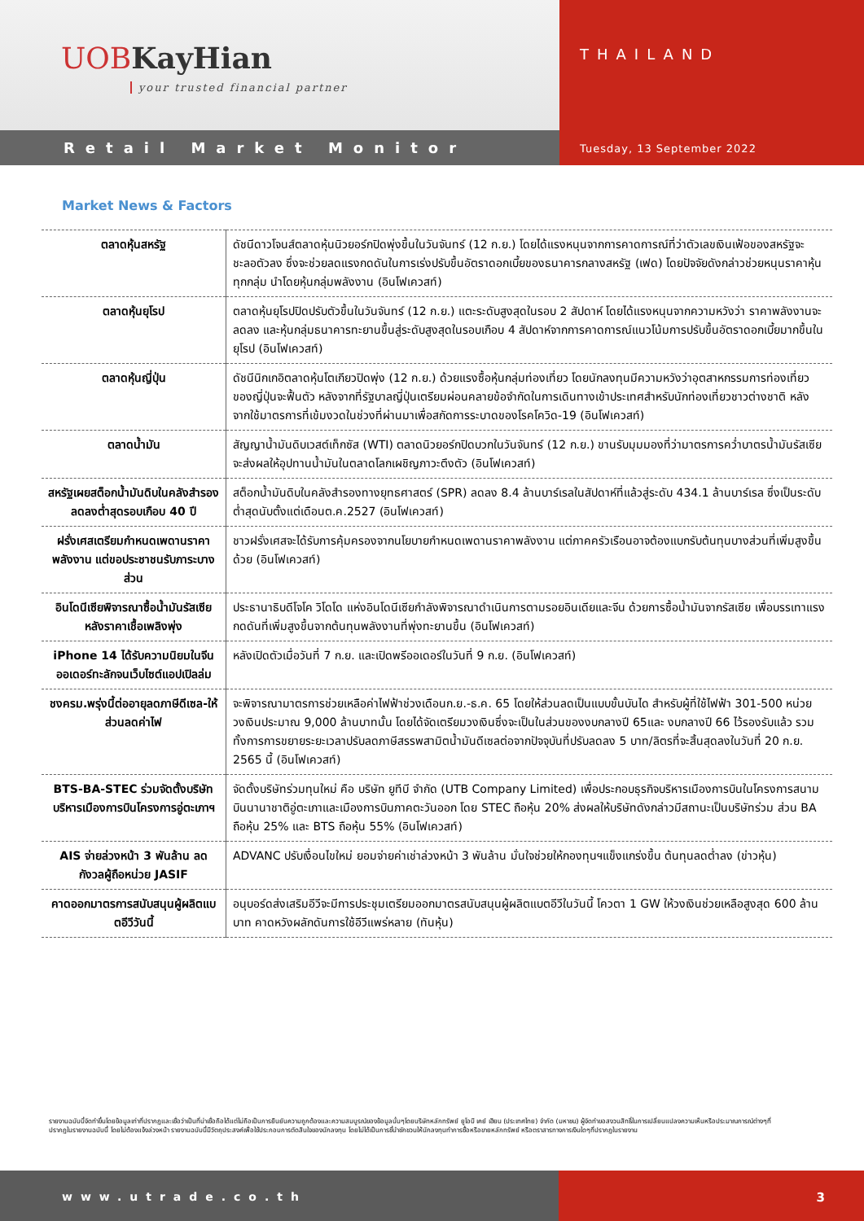UOBKayHian
your trusted financial partner
THAILAND
Retail Market Monitor
Tuesday, 13 September 2022
Market News & Factors
| ตลาดหุ้นสหรัฐ | ดัชนีดาวโจนส์ตลาดหุ้นนิวยอร์กปิดพุ่งขึ้นในวันจันทร์ (12 ก.ย.) โดยได้แรงหนุนจากการคาดการณ์ที่ว่าตัวเลขเงินเฟ้อของสหรัฐจะชะลอตัวลง ซึ่งจะช่วยลดแรงกดดันในการเร่งปรับขึ้นอัตราดอกเบี้ยของธนาคารกลางสหรัฐ (เฟด) โดยปัจจัยดังกล่าวช่วยหนุนราคาหุ้นทุกกลุ่ม นำโดยหุ้นกลุ่มพลังงาน (อินโฟเควสท์) |
| ตลาดหุ้นยุโรป | ตลาดหุ้นยุโรปปิดปรับตัวขึ้นในวันจันทร์ (12 ก.ย.) แตะระดับสูงสุดในรอบ 2 สัปดาห์ โดยได้แรงหนุนจากความหวังว่า ราคาพลังงานจะลดลง และหุ้นกลุ่มธนาคารทะยานขึ้นสู่ระดับสูงสุดในรอบเกือบ 4 สัปดาห์จากการคาดการณ์แนวโน้มการปรับขึ้นอัตราดอกเบี้ยมากขึ้นในยุโรป (อินโฟเควสท์) |
| ตลาดหุ้นญี่ปุ่น | ดัชนีนิกเกอิตลาดหุ้นโตเกียวปิดพุ่ง (12 ก.ย.) ด้วยแรงซื้อหุ้นกลุ่มท่องเที่ยว โดยนักลงทุนมีความหวังว่าอุตสาหกรรมการท่องเที่ยวของญี่ปุ่นจะฟื้นตัว หลังจากที่รัฐบาลญี่ปุ่นเตรียมผ่อนคลายข้อจำกัดในการเดินทางเข้าประเทศสำหรับนักท่องเที่ยวชาวต่างชาติ หลังจากใช้มาตรการที่เข้มงวดในช่วงที่ผ่านมาเพื่อสกัดการระบาดของโรคโควิด-19 (อินโฟเควสท์) |
| ตลาดน้ำมัน | สัญญาน้ำมันดิบเวสต์เท็กซัส (WTI) ตลาดนิวยอร์กปิดบวกในวันจันทร์ (12 ก.ย.) ขานรับมุมมองที่ว่ามาตรการคว่ำบาตรน้ำมันรัสเซียจะส่งผลให้อุปทานน้ำมันในตลาดโลกเผชิญภาวะตึงตัว (อินโฟเควสท์) |
| สหรัฐเผยสต็อกน้ำมันดิบในคลังสำรองลดลงต่ำสุดรอบเกือบ 40 ปี | สต็อกน้ำมันดิบในคลังสำรองทางยุทธศาสตร์ (SPR) ลดลง 8.4 ล้านบาร์เรลในสัปดาห์ที่แล้วสู่ระดับ 434.1 ล้านบาร์เรล ซึ่งเป็นระดับต่ำสุดนับตั้งแต่เดือนต.ค.2527 (อินโฟเควสท์) |
| ฝรั่งเศสเตรียมกำหนดเพดานราคาพลังงาน แต่ขอประชาชนรับภาระบางส่วน | ชาวฝรั่งเศสจะได้รับการคุ้มครองจากนโยบายกำหนดเพดานราคาพลังงาน แต่ภาคครัวเรือนอาจต้องแบกรับต้นทุนบางส่วนที่เพิ่มสูงขึ้นด้วย (อินโฟเควสท์) |
| อินโดนีเซียพิจารณาซื้อน้ำมันรัสเซีย หลังราคาเชื้อเพลิงพุ่ง | ประธานาธิบดีโจโค วิโดโด แห่งอินโดนีเซียกำลังพิจารณาดำเนินการตามรอยอินเดียและจีน ด้วยการซื้อน้ำมันจากรัสเซีย เพื่อบรรเทาแรงกดดันที่เพิ่มสูงขึ้นจากต้นทุนพลังงานที่พุ่งทะยานขึ้น (อินโฟเควสท์) |
| iPhone 14 ได้รับความนิยมในจีน ออเดอร์ทะลักจนเว็บไซต์แอปเปิลล่ม | หลังเปิดตัวเมื่อวันที่ 7 ก.ย. และเปิดพรีออเดอร์ในวันที่ 9 ก.ย. (อินโฟเควสท์) |
| ชงครม.พรุ่งนี้ต่ออายุลดภาษีดีเซล-ให้ส่วนลดค่าไฟ | จะพิจารณามาตรการช่วยเหลือค่าไฟฟ้าช่วงเดือนก.ย.-ธ.ค. 65 โดยให้ส่วนลดเป็นแบบขั้นบันได สำหรับผู้ที่ใช้ไฟฟ้า 301-500 หน่วย วงเงินประมาณ 9,000 ล้านบาทนั้น โดยได้จัดเตรียมวงเงินซึ่งจะเป็นในส่วนของงบกลางปี 65และ งบกลางปี 66 ไว้รองรับแล้ว รวมทั้งการการขยายระยะเวลาปรับลดภาษีสรรพสามิตน้ำมันดีเซลต่อจากปัจจุบันที่ปรับลดลง 5 บาท/ลิตรที่จะสิ้นสุดลงในวันที่ 20 ก.ย. 2565 นี้ (อินโฟเควสท์) |
| BTS-BA-STEC ร่วมจัดตั้งบริษัทบริหารเมืองการบินโครงการอู่ตะเภาฯ | จัดตั้งบริษัทร่วมทุนใหม่ คือ บริษัท ยูทีบี จำกัด (UTB Company Limited) เพื่อประกอบธุรกิจบริหารเมืองการบินในโครงการสนามบินนานาชาติอู่ตะเภาและเมืองการบินภาคตะวันออก โดย STEC ถือหุ้น 20% ส่งผลให้บริษัทดังกล่าวมีสถานะเป็นบริษัทร่วม ส่วน BA ถือหุ้น 25% และ BTS ถือหุ้น 55% (อินโฟเควสท์) |
| AIS จ่ายล่วงหน้า 3 พันล้าน ลดกังวลผู้ถือหน่วย JASIF | ADVANC ปรับเงื่อนไขใหม่ ยอมจ่ายค่าเช่าล่วงหน้า 3 พันล้าน มั่นใจช่วยให้กองทุนฯแข็งแกร่งขึ้น ต้นทุนลดต่ำลง (ข่าวหุ้น) |
| คาดออกมาตรการสนับสนุนผู้ผลิตแบตอีวีวันนี้ | อนุบอร์ดส่งเสริมอีวีจะมีการประชุมเตรียมออกมาตรสนับสนุนผู้ผลิตแบตอีวีในวันนี้ โควตา 1 GW ให้วงเงินช่วยเหลือสูงสุด 600 ล้านบาท คาดหวังผลักดันการใช้อีวีแพร่หลาย (ทันหุ้น) |
รายงานฉบับนี้จัดทำขึ้นโดยข้อมูลเท่าที่ปรากฏและเชื่อว่าเป็นที่น่าเชื่อถือได้แต่ไม่ถือเป็นการยืนยันความถูกต้องและความสมบูรณ์ของข้อมูลนั้นๆโดยบริษัทหลักทรัพย์ ยูโอบี เคย์ เฮียน (ประเทศไทย) จำกัด (มหาชน) ผู้จัดทำขอสงวนสิทธิ์ในการเปลี่ยนแปลงความเห็นหรือประมาณการณ์ต่างๆที่ปรากฏในรายงานฉบับนี้ โดยไม่ต้องแจ้งล่วงหน้า รายงานฉบับนี้มีวัตถุประสงค์เพื่อใช้ประกอบการตัดสินใจของนักลงทุน โดยไม่ได้เป็นการชี้นำชักชวนให้นักลงทุนทำการซื้อหรือขายหลักทรัพย์ หรือตราสารทางการเงินใดๆที่ปรากฏในรายงาน
www.utrade.co.th 3